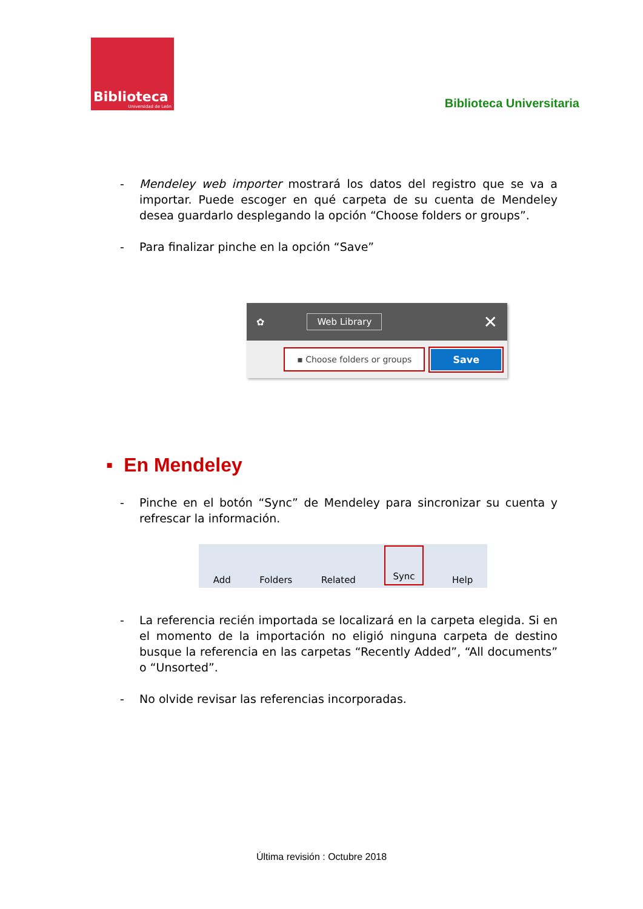Biblioteca
Universidad de León
Biblioteca Universitaria
- Mendeley web importer mostrará los datos del registro que se va a importar. Puede escoger en qué carpeta de su cuenta de Mendeley desea guardarlo desplegando la opción “Choose folders or groups”.
- Para finalizar pinche en la opción “Save”
✿ Web Library ✕
▪ Choose folders or groups Save
▪ En Mendeley
- Pinche en el botón “Sync” de Mendeley para sincronizar su cuenta y refrescar la información.
Add Folders Related Sync Help
- La referencia recién importada se localizará en la carpeta elegida. Si en el momento de la importación no eligió ninguna carpeta de destino busque la referencia en las carpetas “Recently Added”, “All documents” o “Unsorted”.
- No olvide revisar las referencias incorporadas.
Última revisión : Octubre 2018